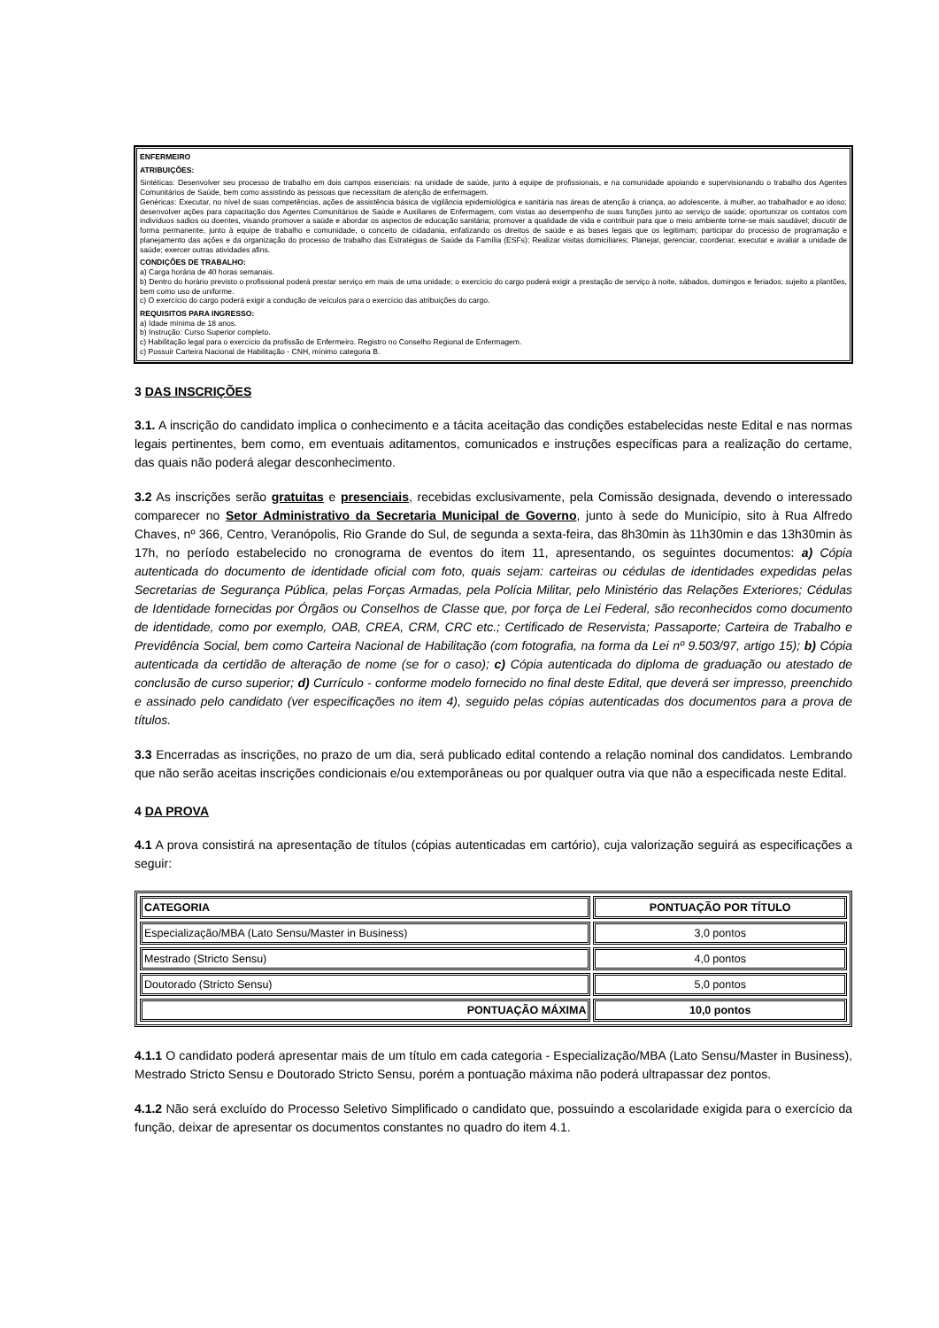ENFERMEIRO
ATRIBUIÇÕES:
Sintéticas: Desenvolver seu processo de trabalho em dois campos essenciais: na unidade de saúde, junto à equipe de profissionais, e na comunidade apoiando e supervisionando o trabalho dos Agentes Comunitários de Saúde, bem como assistindo às pessoas que necessitam de atenção de enfermagem.
Genéricas: Executar, no nível de suas competências, ações de assistência básica de vigilância epidemiológica e sanitária nas áreas de atenção à criança, ao adolescente, à mulher, ao trabalhador e ao idoso; desenvolver ações para capacitação dos Agentes Comunitários de Saúde e Auxiliares de Enfermagem, com vistas ao desempenho de suas funções junto ao serviço de saúde; oportunizar os contatos com indivíduos sadios ou doentes, visando promover a saúde e abordar os aspectos de educação sanitária; promover a qualidade de vida e contribuir para que o meio ambiente torne-se mais saudável; discutir de forma permanente, junto à equipe de trabalho e comunidade, o conceito de cidadania, enfatizando os direitos de saúde e as bases legais que os legitimam; participar do processo de programação e planejamento das ações e da organização do processo de trabalho das Estratégias de Saúde da Família (ESFs); Realizar visitas domiciliares; Planejar, gerenciar, coordenar, executar e avaliar a unidade de saúde; exercer outras atividades afins.
CONDIÇÕES DE TRABALHO:
a) Carga horária de 40 horas semanais.
b) Dentro do horário previsto o profissional poderá prestar serviço em mais de uma unidade; o exercício do cargo poderá exigir a prestação de serviço à noite, sábados, domingos e feriados; sujeito a plantões, bem como uso de uniforme.
c) O exercício do cargo poderá exigir a condução de veículos para o exercício das atribuições do cargo.
REQUISITOS PARA INGRESSO:
a) Idade mínima de 18 anos.
b) Instrução: Curso Superior completo.
c) Habilitação legal para o exercício da profissão de Enfermeiro. Registro no Conselho Regional de Enfermagem.
c) Possuir Carteira Nacional de Habilitação - CNH, mínimo categoria B.
3 DAS INSCRIÇÕES
3.1. A inscrição do candidato implica o conhecimento e a tácita aceitação das condições estabelecidas neste Edital e nas normas legais pertinentes, bem como, em eventuais aditamentos, comunicados e instruções específicas para a realização do certame, das quais não poderá alegar desconhecimento.
3.2 As inscrições serão gratuitas e presenciais, recebidas exclusivamente, pela Comissão designada, devendo o interessado comparecer no Setor Administrativo da Secretaria Municipal de Governo, junto à sede do Município, sito à Rua Alfredo Chaves, nº 366, Centro, Veranópolis, Rio Grande do Sul, de segunda a sexta-feira, das 8h30min às 11h30min e das 13h30min às 17h, no período estabelecido no cronograma de eventos do item 11, apresentando, os seguintes documentos: a) Cópia autenticada do documento de identidade oficial com foto, quais sejam: carteiras ou cédulas de identidades expedidas pelas Secretarias de Segurança Pública, pelas Forças Armadas, pela Polícia Militar, pelo Ministério das Relações Exteriores; Cédulas de Identidade fornecidas por Órgãos ou Conselhos de Classe que, por força de Lei Federal, são reconhecidos como documento de identidade, como por exemplo, OAB, CREA, CRM, CRC etc.; Certificado de Reservista; Passaporte; Carteira de Trabalho e Previdência Social, bem como Carteira Nacional de Habilitação (com fotografia, na forma da Lei nº 9.503/97, artigo 15); b) Cópia autenticada da certidão de alteração de nome (se for o caso); c) Cópia autenticada do diploma de graduação ou atestado de conclusão de curso superior; d) Currículo - conforme modelo fornecido no final deste Edital, que deverá ser impresso, preenchido e assinado pelo candidato (ver especificações no item 4), seguido pelas cópias autenticadas dos documentos para a prova de títulos.
3.3 Encerradas as inscrições, no prazo de um dia, será publicado edital contendo a relação nominal dos candidatos. Lembrando que não serão aceitas inscrições condicionais e/ou extemporâneas ou por qualquer outra via que não a especificada neste Edital.
4 DA PROVA
4.1 A prova consistirá na apresentação de títulos (cópias autenticadas em cartório), cuja valorização seguirá as especificações a seguir:
| CATEGORIA | PONTUAÇÃO POR TÍTULO |
| --- | --- |
| Especialização/MBA (Lato Sensu/Master in Business) | 3,0 pontos |
| Mestrado (Stricto Sensu) | 4,0 pontos |
| Doutorado (Stricto Sensu) | 5,0 pontos |
| PONTUAÇÃO MÁXIMA | 10,0 pontos |
4.1.1 O candidato poderá apresentar mais de um título em cada categoria - Especialização/MBA (Lato Sensu/Master in Business), Mestrado Stricto Sensu e Doutorado Stricto Sensu, porém a pontuação máxima não poderá ultrapassar dez pontos.
4.1.2 Não será excluído do Processo Seletivo Simplificado o candidato que, possuindo a escolaridade exigida para o exercício da função, deixar de apresentar os documentos constantes no quadro do item 4.1.